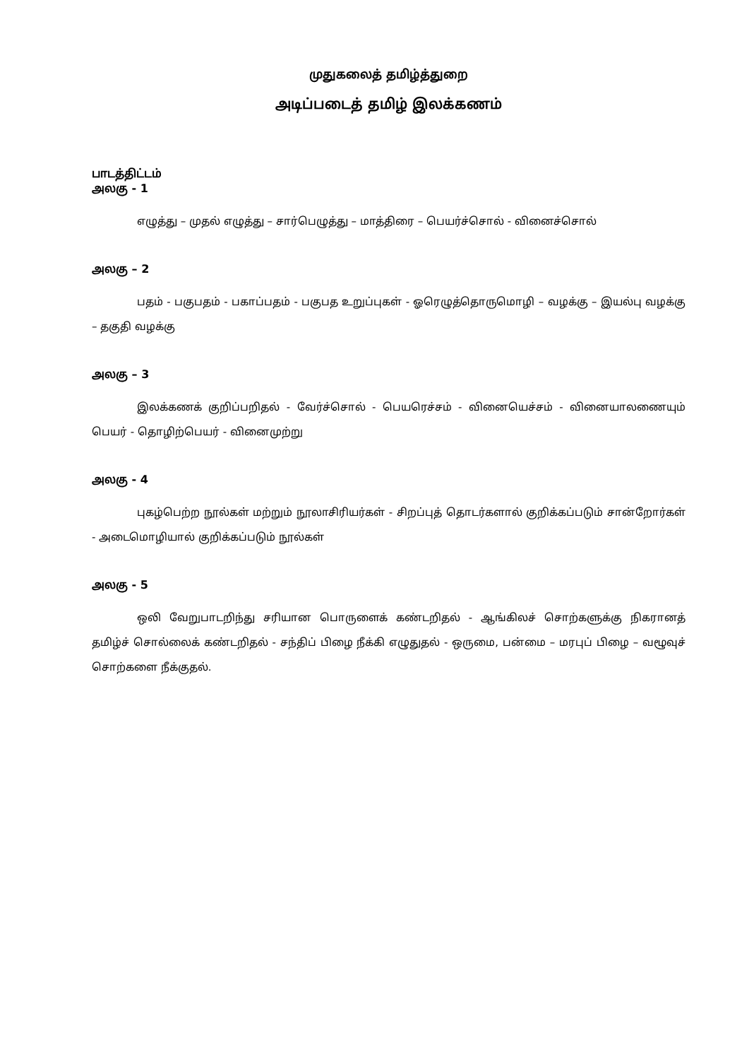முதுகலைத் தமிழ்த்துறை
அடிப்படைத் தமிழ் இலக்கணம்
பாடத்திட்டம்
அலகு - 1
எழுத்து – முதல் எழுத்து – சார்பெழுத்து – மாத்திரை – பெயர்ச்சொல் - வினைச்சொல்
அலகு – 2
பதம் - பகுபதம் - பகாப்பதம் - பகுபத உறுப்புகள் - ஓரெழுத்தொருமொழி – வழக்கு – இயல்பு வழக்கு – தகுதி வழக்கு
அலகு – 3
இலக்கணக் குறிப்பறிதல் - வேர்ச்சொல் - பெயரெச்சம் - வினையெச்சம் - வினையாலணையும் பெயர் - தொழிற்பெயர் - வினைமுற்று
அலகு - 4
புகழ்பெற்ற நூல்கள் மற்றும் நூலாசிரியர்கள் - சிறப்புத் தொடர்களால் குறிக்கப்படும் சான்றோர்கள் - அடைமொழியால் குறிக்கப்படும் நூல்கள்
அலகு - 5
ஒலி வேறுபாடறிந்து சரியான பொருளைக் கண்டறிதல் - ஆங்கிலச் சொற்களுக்கு நிகரானத் தமிழ்ச் சொல்லைக் கண்டறிதல் - சந்திப் பிழை நீக்கி எழுதுதல் - ஒருமை, பன்மை – மரபுப் பிழை – வழூவுச் சொற்களை நீக்குதல்.